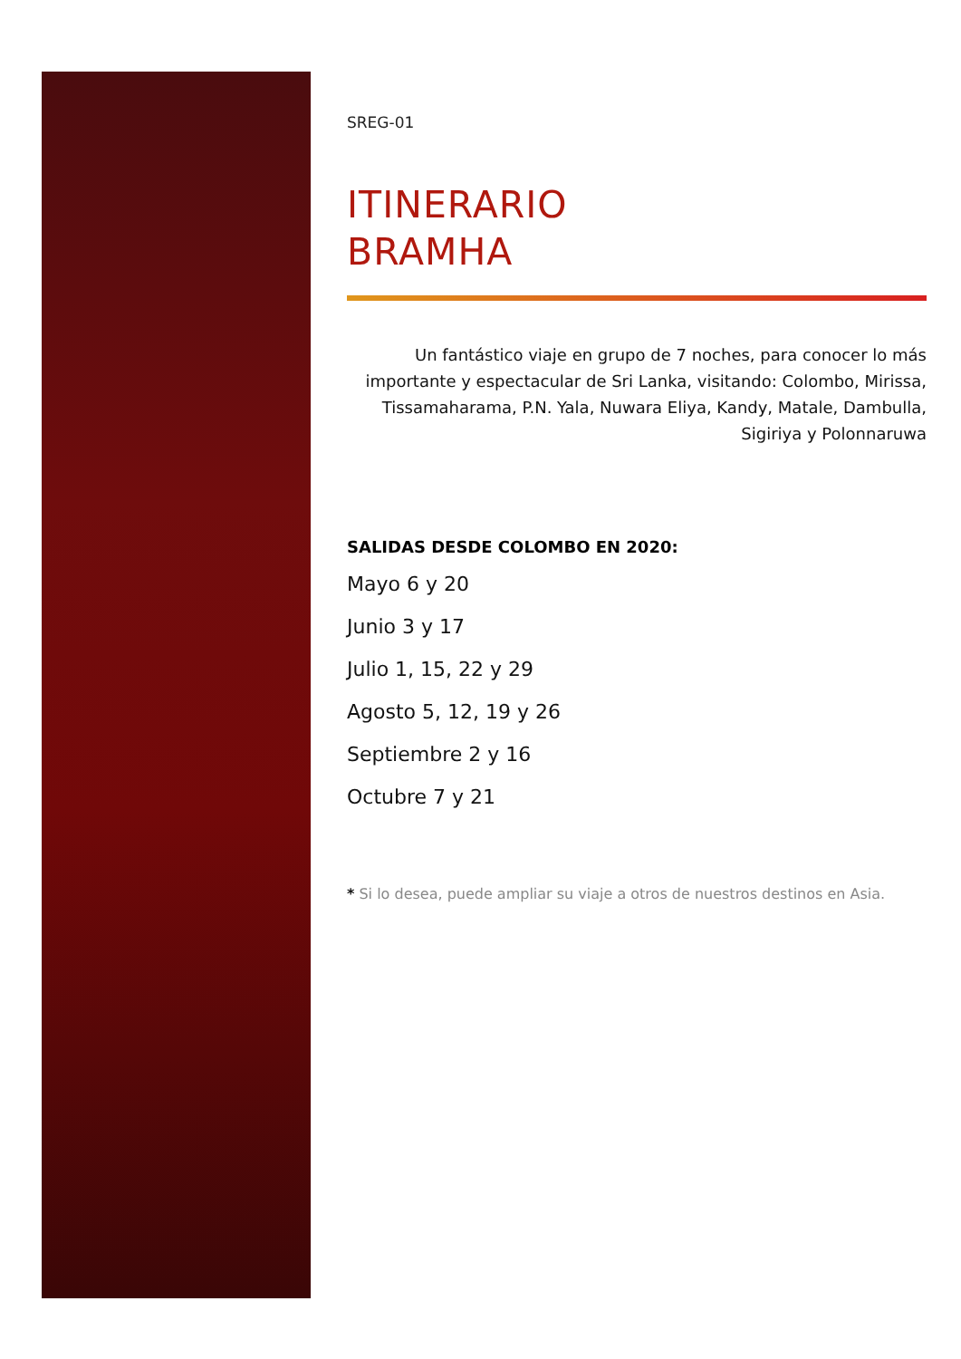SREG-01
ITINERARIO
BRAMHA
Un fantástico viaje en grupo de 7 noches, para conocer lo más
importante y espectacular de Sri Lanka, visitando: Colombo, Mirissa,
Tissamaharama, P.N. Yala, Nuwara Eliya, Kandy, Matale, Dambulla,
Sigiriya y Polonnaruwa
SALIDAS DESDE COLOMBO EN 2020:
Mayo 6 y 20
Junio 3 y 17
Julio 1, 15, 22 y 29
Agosto 5, 12, 19 y 26
Septiembre 2 y 16
Octubre 7 y 21
* Si lo desea, puede ampliar su viaje a otros de nuestros destinos en Asia.